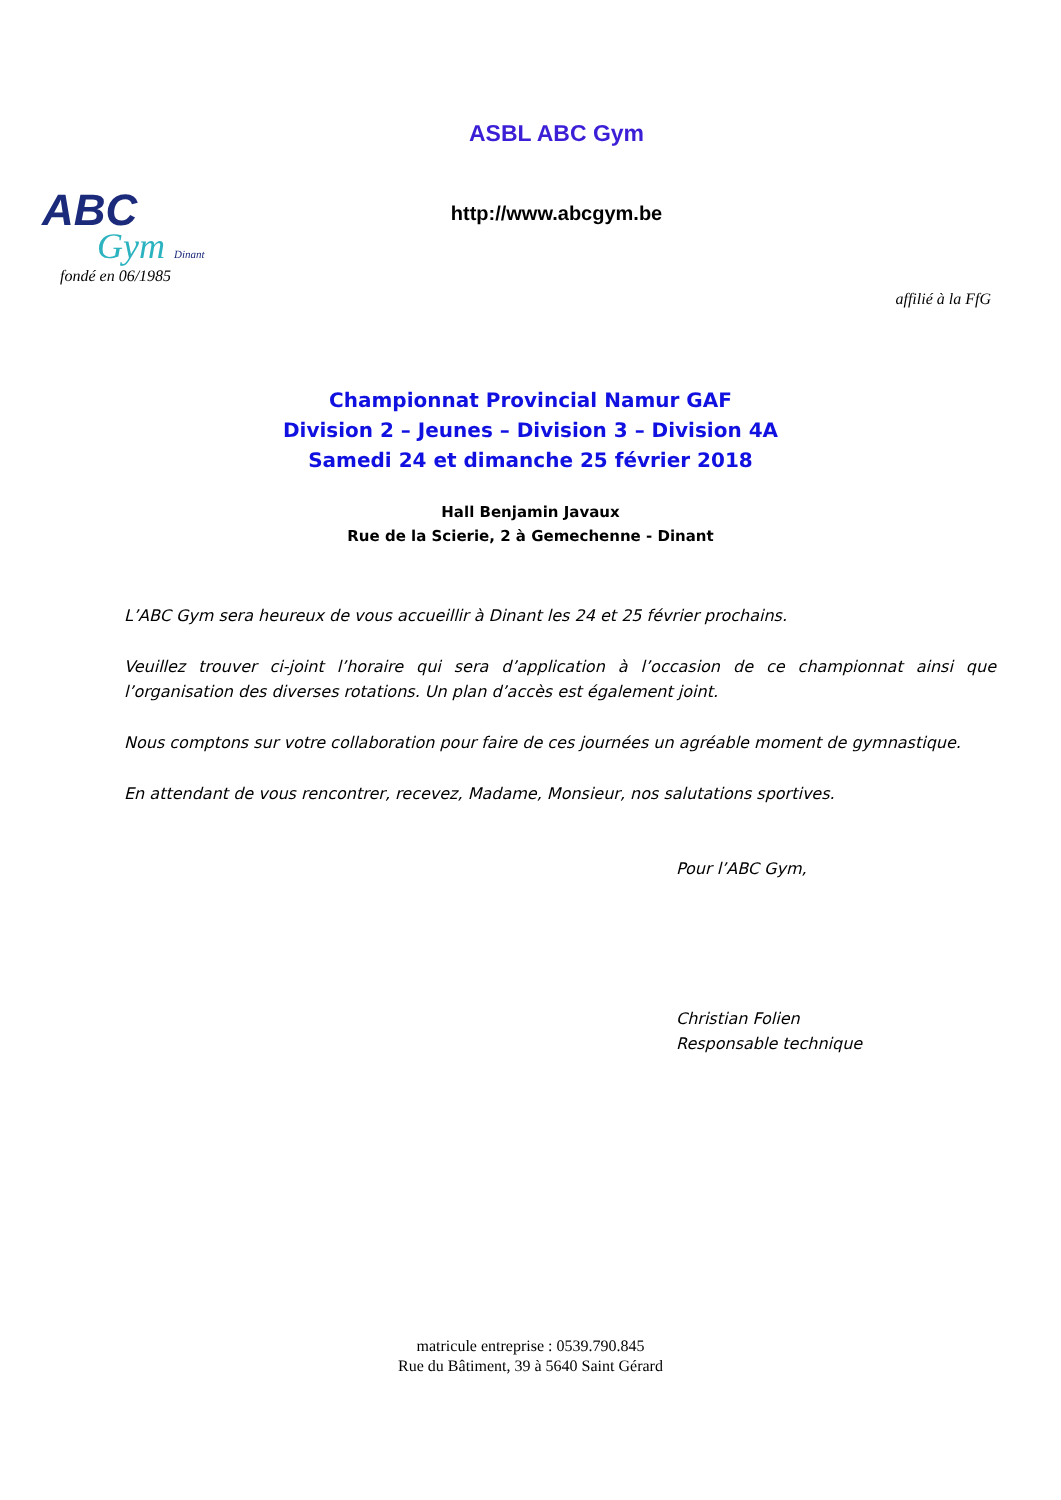ABC
Gym Dinant
fondé en 06/1985
ASBL ABC Gym
http://www.abcgym.be
affilié à la FfG
Championnat Provincial Namur GAF
Division 2 – Jeunes – Division 3 – Division 4A
Samedi 24 et dimanche 25 février 2018
Hall Benjamin Javaux
Rue de la Scierie, 2 à Gemechenne - Dinant
L’ABC Gym sera heureux de vous accueillir à Dinant les 24 et 25 février prochains.
Veuillez trouver ci-joint l’horaire qui sera d’application à l’occasion de ce championnat ainsi que l’organisation des diverses rotations. Un plan d’accès est également joint.
Nous comptons sur votre collaboration pour faire de ces journées un agréable moment de gymnastique.
En attendant de vous rencontrer, recevez, Madame, Monsieur, nos salutations sportives.
Pour l’ABC Gym,
Christian Folien
Responsable technique
matricule entreprise : 0539.790.845
Rue du Bâtiment, 39 à 5640 Saint Gérard